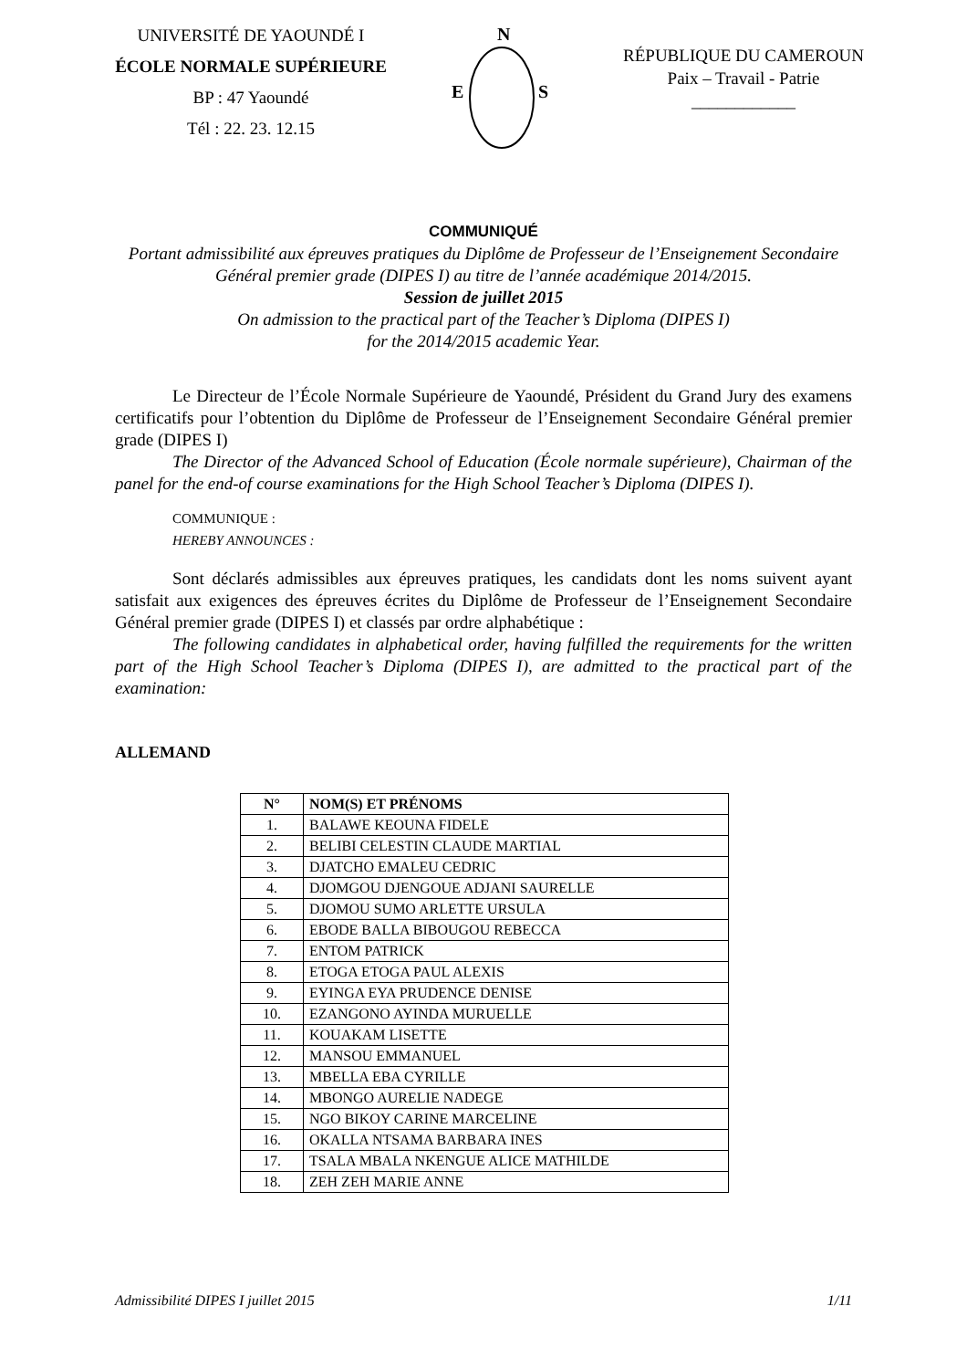UNIVERSITÉ DE YAOUNDÉ I
ÉCOLE NORMALE SUPÉRIEURE
BP : 47 Yaoundé
Tél : 22. 23. 12.15
N
E
S
RÉPUBLIQUE DU CAMEROUN
Paix – Travail - Patrie
____________
COMMUNIQUÉ
Portant admissibilité aux épreuves pratiques du Diplôme de Professeur de l’Enseignement Secondaire Général premier grade (DIPES I) au titre de l’année académique 2014/2015.
Session de juillet 2015
On admission to the practical part of the Teacher’s Diploma (DIPES I)
for the 2014/2015 academic Year.
Le Directeur de l’École Normale Supérieure de Yaoundé, Président du Grand Jury des examens certificatifs pour l’obtention du Diplôme de Professeur de l’Enseignement Secondaire Général premier grade (DIPES I)
The Director of the Advanced School of Education (École normale supérieure), Chairman of the panel for the end-of course examinations for the High School Teacher’s Diploma (DIPES I).
COMMUNIQUE :
HEREBY ANNOUNCES :
Sont déclarés admissibles aux épreuves pratiques, les candidats dont les noms suivent ayant satisfait aux exigences des épreuves écrites du Diplôme de Professeur de l’Enseignement Secondaire Général premier grade (DIPES I) et classés par ordre alphabétique :
The following candidates in alphabetical order, having fulfilled the requirements for the written part of the High School Teacher’s Diploma (DIPES I), are admitted to the practical part of the examination:
ALLEMAND
| N° | NOM(S) ET PRÉNOMS |
| --- | --- |
| 1. | BALAWE KEOUNA FIDELE |
| 2. | BELIBI CELESTIN CLAUDE MARTIAL |
| 3. | DJATCHO EMALEU CEDRIC |
| 4. | DJOMGOU DJENGOUE ADJANI SAURELLE |
| 5. | DJOMOU SUMO ARLETTE URSULA |
| 6. | EBODE BALLA BIBOUGOU REBECCA |
| 7. | ENTOM PATRICK |
| 8. | ETOGA ETOGA PAUL ALEXIS |
| 9. | EYINGA EYA PRUDENCE DENISE |
| 10. | EZANGONO AYINDA MURUELLE |
| 11. | KOUAKAM LISETTE |
| 12. | MANSOU EMMANUEL |
| 13. | MBELLA EBA CYRILLE |
| 14. | MBONGO AURELIE NADEGE |
| 15. | NGO BIKOY CARINE MARCELINE |
| 16. | OKALLA NTSAMA BARBARA INES |
| 17. | TSALA MBALA NKENGUE ALICE MATHILDE |
| 18. | ZEH ZEH MARIE ANNE |
Admissibilité DIPES I juillet 2015 1/11